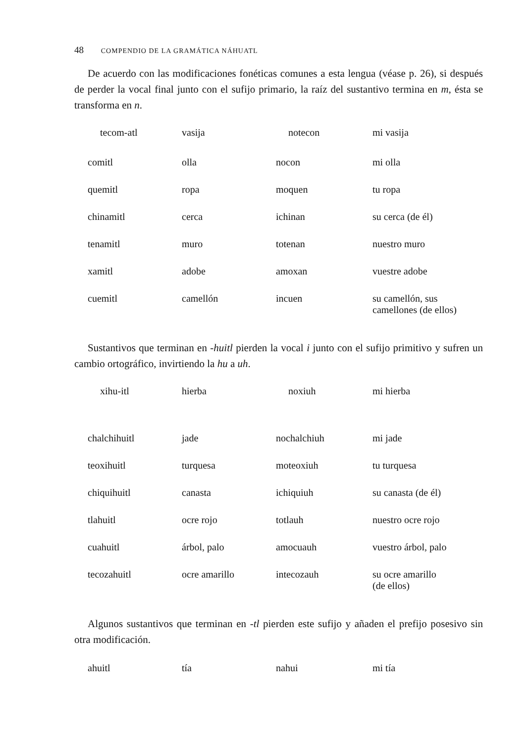48 COMPENDIO DE LA GRAMÁTICA NÁHUATL
De acuerdo con las modificaciones fonéticas comunes a esta lengua (véase p. 26), si después de perder la vocal final junto con el sufijo primario, la raíz del sustantivo termina en m, ésta se transforma en n.
| tecom-atl | vasija | notecon | mi vasija |
| comitl | olla | nocon | mi olla |
| quemitl | ropa | moquen | tu ropa |
| chinamitl | cerca | ichinan | su cerca (de él) |
| tenamitl | muro | totenan | nuestro muro |
| xamitl | adobe | amoxan | vuestre adobe |
| cuemitl | camellón | incuen | su camellón, sus camellones (de ellos) |
Sustantivos que terminan en -huitl pierden la vocal i junto con el sufijo primitivo y sufren un cambio ortográfico, invirtiendo la hu a uh.
| xihu-itl | hierba | noxiuh | mi hierba |
| chalchihuitl | jade | nochalchiuh | mi jade |
| teoxihuitl | turquesa | moteoxiuh | tu turquesa |
| chiquihuitl | canasta | ichiquiuh | su canasta (de él) |
| tlahuitl | ocre rojo | totlauh | nuestro ocre rojo |
| cuahuitl | árbol, palo | amocuauh | vuestro árbol, palo |
| tecozahuitl | ocre amarillo | intecozauh | su ocre amarillo (de ellos) |
Algunos sustantivos que terminan en -tl pierden este sufijo y añaden el prefijo posesivo sin otra modificación.
| ahuitl | tía | nahui | mi tía |